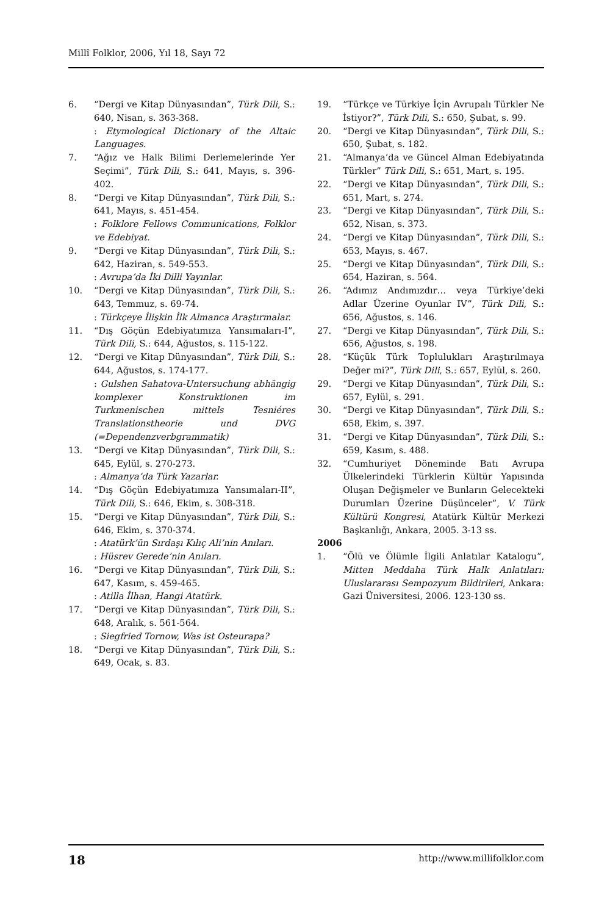Millî Folklor, 2006, Yıl 18, Sayı 72
6. “Dergi ve Kitap Dünyasından”, Türk Dili, S.: 640, Nisan, s. 363-368.
: Etymological Dictionary of the Altaic Languages.
7. “Ağız ve Halk Bilimi Derlemelerinde Yer Seçimi”, Türk Dili, S.: 641, Mayıs, s. 396-402.
8. “Dergi ve Kitap Dünyasından”, Türk Dili, S.: 641, Mayıs, s. 451-454.
: Folklore Fellows Communications, Folklor ve Edebiyat.
9. “Dergi ve Kitap Dünyasından”, Türk Dili, S.: 642, Haziran, s. 549-553.
: Avrupa’da İki Dilli Yayınlar.
10. “Dergi ve Kitap Dünyasından”, Türk Dili, S.: 643, Temmuz, s. 69-74.
: Türkçeye İlişkin İlk Almanca Araştırmalar.
11. “Dış Göçün Edebiyatımıza Yansımaları-I”, Türk Dili, S.: 644, Ağustos, s. 115-122.
12. “Dergi ve Kitap Dünyasından”, Türk Dili, S.: 644, Ağustos, s. 174-177.
: Gulshen Sahatova-Untersuchung abhängig komplexer Konstruktionen im Turkmenischen mittels Tesniéres Translationstheorie und DVG (=Dependenzverbgrammatik)
13. “Dergi ve Kitap Dünyasından”, Türk Dili, S.: 645, Eylül, s. 270-273.
: Almanya’da Türk Yazarlar.
14. “Dış Göçün Edebiyatımıza Yansımaları-II”, Türk Dili, S.: 646, Ekim, s. 308-318.
15. “Dergi ve Kitap Dünyasından”, Türk Dili, S.: 646, Ekim, s. 370-374.
: Atatürk’ün Sırdaşı Kılıç Ali’nin Anıları.
: Hüsrev Gerede’nin Anıları.
16. “Dergi ve Kitap Dünyasından”, Türk Dili, S.: 647, Kasım, s. 459-465.
: Atilla İlhan, Hangi Atatürk.
17. “Dergi ve Kitap Dünyasından”, Türk Dili, S.: 648, Aralık, s. 561-564.
: Siegfried Tornow, Was ist Osteurapa?
18. “Dergi ve Kitap Dünyasından”, Türk Dili, S.: 649, Ocak, s. 83.
19. “Türkçe ve Türkiye İçin Avrupalı Türkler Ne İstiyor?”, Türk Dili, S.: 650, Şubat, s. 99.
20. “Dergi ve Kitap Dünyasından”, Türk Dili, S.: 650, Şubat, s. 182.
21. “Almanya’da ve Güncel Alman Edebiyatında Türkler” Türk Dili, S.: 651, Mart, s. 195.
22. “Dergi ve Kitap Dünyasından”, Türk Dili, S.: 651, Mart, s. 274.
23. “Dergi ve Kitap Dünyasından”, Türk Dili, S.: 652, Nisan, s. 373.
24. “Dergi ve Kitap Dünyasından”, Türk Dili, S.: 653, Mayıs, s. 467.
25. “Dergi ve Kitap Dünyasından”, Türk Dili, S.: 654, Haziran, s. 564.
26. “Adımız Andımızdır… veya Türkiye’deki Adlar Üzerine Oyunlar IV”, Türk Dili, S.: 656, Ağustos, s. 146.
27. “Dergi ve Kitap Dünyasından”, Türk Dili, S.: 656, Ağustos, s. 198.
28. “Küçük Türk Toplulukları Araştırılmaya Değer mi?”, Türk Dili, S.: 657, Eylül, s. 260.
29. “Dergi ve Kitap Dünyasından”, Türk Dili, S.: 657, Eylül, s. 291.
30. “Dergi ve Kitap Dünyasından”, Türk Dili, S.: 658, Ekim, s. 397.
31. “Dergi ve Kitap Dünyasından”, Türk Dili, S.: 659, Kasım, s. 488.
32. “Cumhuriyet Döneminde Batı Avrupa Ülkelerindeki Türklerin Kültür Yapısında Oluşan Değişmeler ve Bunların Gelecekteki Durumları Üzerine Düşünceler”, V. Türk Kültürü Kongresi, Atatürk Kültür Merkezi Başkanlığı, Ankara, 2005. 3-13 ss.
2006
1. “Ölü ve Ölümle İlgili Anlatılar Katalogu”, Mitten Meddaha Türk Halk Anlatıları: Uluslararası Sempozyum Bildirileri, Ankara: Gazi Üniversitesi, 2006. 123-130 ss.
18 http://www.millifolklor.com